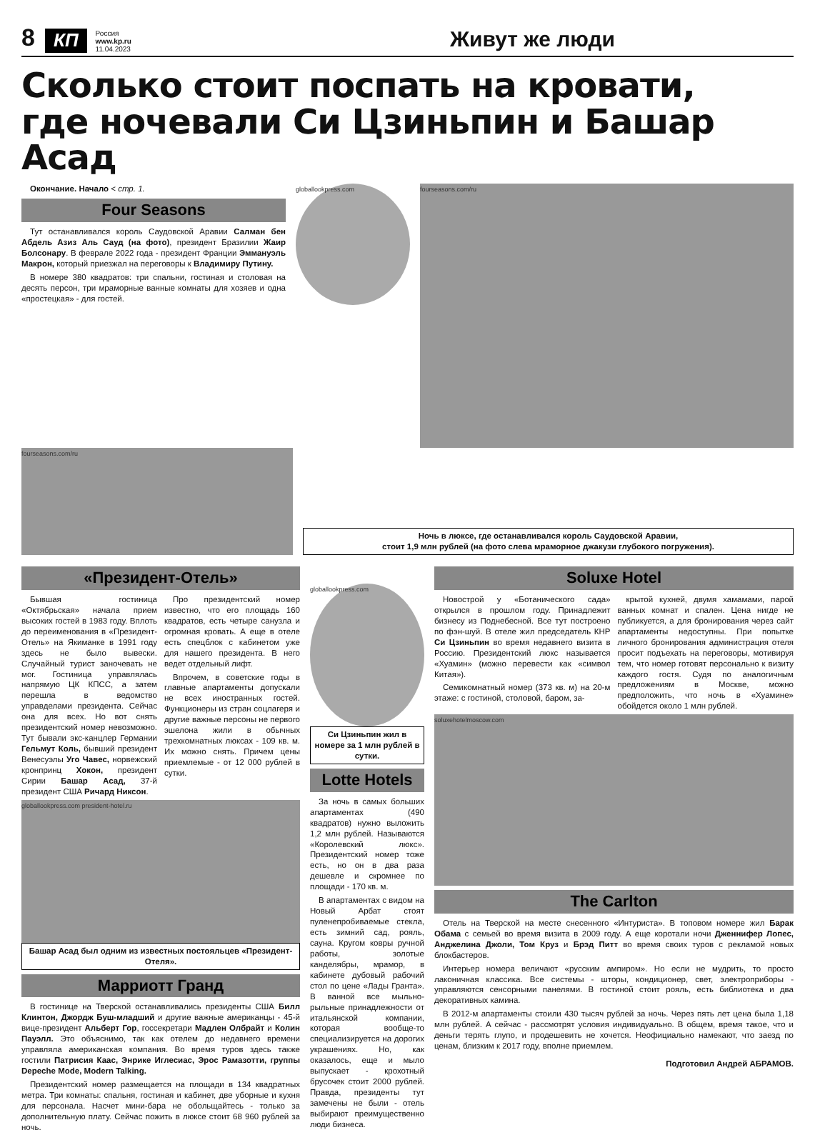8 КП Россия
www.kp.ru
11.04.2023 Живут же люди
Сколько стоит поспать на кровати,
где ночевали Си Цзиньпин и Башар Асад
Окончание. Начало < стр. 1.
Four Seasons
Тут останавливался король Саудовской Аравии Салман бен Абдель Азиз Аль Сауд (на фото), президент Бразилии Жаир Болсонару. В феврале 2022 года - президент Франции Эммануэль Макрон, который приезжал на переговоры к Владимиру Путину.
В номере 380 квадратов: три спальни, гостиная и столовая на десять персон, три мраморные ванные комнаты для хозяев и одна «простецкая» - для гостей.
globallookpress.com
fourseasons.com/ru
fourseasons.com/ru
Ночь в люксе, где останавливался король Саудовской Аравии,
стоит 1,9 млн рублей (на фото слева мраморное джакузи глубокого погружения).
«Президент-Отель»
Бывшая гостиница «Октябрьская» начала прием высоких гостей в 1983 году. Вплоть до переименования в «Президент-Отель» на Якиманке в 1991 году здесь не было вывески. Случайный турист заночевать не мог. Гостиница управлялась напрямую ЦК КПСС, а затем перешла в ведомство управделами президента. Сейчас она для всех. Но вот снять президентский номер невозможно. Тут бывали экс-канцлер Германии Гельмут Коль, бывший президент Венесуэлы Уго Чавес, норвежский кронпринц Хокон, президент Сирии Башар Асад, 37-й президент США Ричард Никсон.
Про президентский номер известно, что его площадь 160 квадратов, есть четыре санузла и огромная кровать. А еще в отеле есть спецблок с кабинетом уже для нашего президента. В него ведет отдельный лифт.
Впрочем, в советские годы в главные апартаменты допускали не всех иностранных гостей. Функционеры из стран соцлагеря и другие важные персоны не первого эшелона жили в обычных трехкомнатных люксах - 109 кв. м. Их можно снять. Причем цены приемлемые - от 12 000 рублей в сутки.
globallookpress.com president-hotel.ru
Башар Асад был одним из известных постояльцев «Президент-Отеля».
Марриотт Гранд
В гостинице на Тверской останавливались президенты США Билл Клинтон, Джордж Буш-младший и другие важные американцы - 45-й вице-президент Альберт Гор, госсекретари Мадлен Олбрайт и Колин Пауэлл. Это объяснимо, так как отелем до недавнего времени управляла американская компания. Во время туров здесь также гостили Патрисия Каас, Энрике Иглесиас, Эрос Рамазотти, группы Depeche Mode, Modern Talking.
Президентский номер размещается на площади в 134 квадратных метра. Три комнаты: спальня, гостиная и кабинет, две уборные и кухня для персонала. Насчет мини-бара не обольщайтесь - только за дополнительную плату. Сейчас пожить в люксе стоит 68 960 рублей за ночь.
globallookpress.com
Си Цзиньпин жил в номере за 1 млн рублей в сутки.
Lotte Hotels
За ночь в самых больших апартаментах (490 квадратов) нужно выложить 1,2 млн рублей. Называются «Королевский люкс». Президентский номер тоже есть, но он в два раза дешевле и скромнее по площади - 170 кв. м.
В апартаментах с видом на Новый Арбат стоят пуленепробиваемые стекла, есть зимний сад, рояль, сауна. Кругом ковры ручной работы, золотые канделябры, мрамор, в кабинете дубовый рабочий стол по цене «Лады Гранта». В ванной все мыльно-рыльные принадлежности от итальянской компании, которая вообще-то специализируется на дорогих украшениях. Но, как оказалось, еще и мыло выпускает - крохотный брусочек стоит 2000 рублей. Правда, президенты тут замечены не были - отель выбирают преимущественно люди бизнеса.
Soluxe Hotel
Новострой у «Ботанического сада» открылся в прошлом году. Принадлежит бизнесу из Поднебесной. Все тут построено по фэн-шуй. В отеле жил председатель КНР Си Цзиньпин во время недавнего визита в Россию. Президентский люкс называется «Хуамин» (можно перевести как «символ Китая»).
Семикомнатный номер (373 кв. м) на 20-м этаже: с гостиной, столовой, баром, за-
крытой кухней, двумя хамамами, парой ванных комнат и спален. Цена нигде не публикуется, а для бронирования через сайт апартаменты недоступны. При попытке личного бронирования администрация отеля просит подъехать на переговоры, мотивируя тем, что номер готовят персонально к визиту каждого гостя. Судя по аналогичным предложениям в Москве, можно предположить, что ночь в «Хуамине» обойдется около 1 млн рублей.
soluxehotelmoscow.com
The Carlton
Отель на Тверской на месте снесенного «Интуриста». В топовом номере жил Барак Обама с семьей во время визита в 2009 году. А еще коротали ночи Дженнифер Лопес, Анджелина Джоли, Том Круз и Брэд Питт во время своих туров с рекламой новых блокбастеров.
Интерьер номера величают «русским ампиром». Но если не мудрить, то просто лаконичная классика. Все системы - шторы, кондиционер, свет, электроприборы - управляются сенсорными панелями. В гостиной стоит рояль, есть библиотека и два декоративных камина.
В 2012-м апартаменты стоили 430 тысяч рублей за ночь. Через пять лет цена была 1,18 млн рублей. А сейчас - рассмотрят условия индивидуально. В общем, время такое, что и деньги терять глупо, и продешевить не хочется. Неофициально намекают, что заезд по ценам, близким к 2017 году, вполне приемлем.
Подготовил Андрей АБРАМОВ.